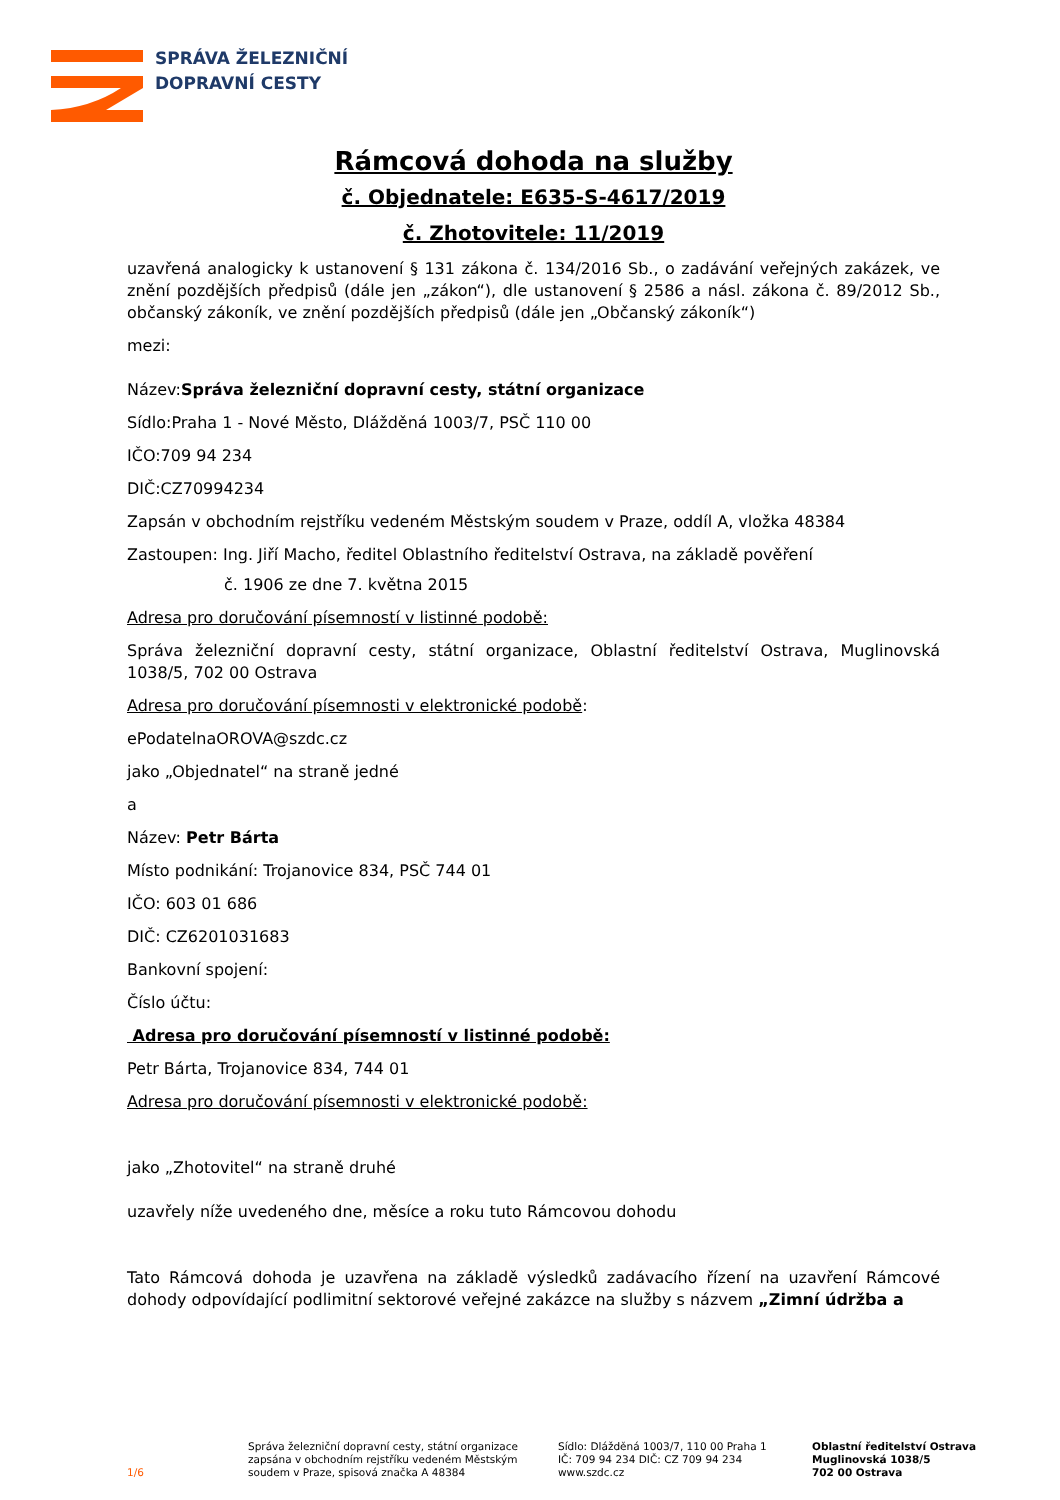SPRÁVA ŽELEZNIČNÍ
DOPRAVNÍ CESTY
Rámcová dohoda na služby
č. Objednatele: E635-S-4617/2019
č. Zhotovitele: 11/2019
uzavřená analogicky k ustanovení § 131 zákona č. 134/2016 Sb., o zadávání veřejných zakázek, ve znění pozdějších předpisů (dále jen „zákon“), dle ustanovení § 2586 a násl. zákona č. 89/2012 Sb., občanský zákoník, ve znění pozdějších předpisů (dále jen „Občanský zákoník“)
mezi:
Název:Správa železniční dopravní cesty, státní organizace
Sídlo:Praha 1 - Nové Město, Dlážděná 1003/7, PSČ 110 00
IČO:709 94 234
DIČ:CZ70994234
Zapsán v obchodním rejstříku vedeném Městským soudem v Praze, oddíl A, vložka 48384
Zastoupen: Ing. Jiří Macho, ředitel Oblastního ředitelství Ostrava, na základě pověření
č. 1906 ze dne 7. května 2015
Adresa pro doručování písemností v listinné podobě:
Správa železniční dopravní cesty, státní organizace, Oblastní ředitelství Ostrava, Muglinovská 1038/5, 702 00 Ostrava
Adresa pro doručování písemnosti v elektronické podobě:
ePodatelnaOROVA@szdc.cz
jako „Objednatel“ na straně jedné
a
Název: Petr Bárta
Místo podnikání: Trojanovice 834, PSČ 744 01
IČO: 603 01 686
DIČ: CZ6201031683
Bankovní spojení:
Číslo účtu:
Adresa pro doručování písemností v listinné podobě:
Petr Bárta, Trojanovice 834, 744 01
Adresa pro doručování písemnosti v elektronické podobě:
jako „Zhotovitel“ na straně druhé
uzavřely níže uvedeného dne, měsíce a roku tuto Rámcovou dohodu
Tato Rámcová dohoda je uzavřena na základě výsledků zadávacího řízení na uzavření Rámcové dohody odpovídající podlimitní sektorové veřejné zakázce na služby s názvem „Zimní údržba a
1/6
Správa železniční dopravní cesty, státní organizace zapsána v obchodním rejstříku vedeném Městským soudem v Praze, spisová značka A 48384
Sídlo: Dlážděná 1003/7, 110 00 Praha 1
IČ: 709 94 234 DIČ: CZ 709 94 234
www.szdc.cz
Oblastní ředitelství Ostrava
Muglinovská 1038/5
702 00 Ostrava